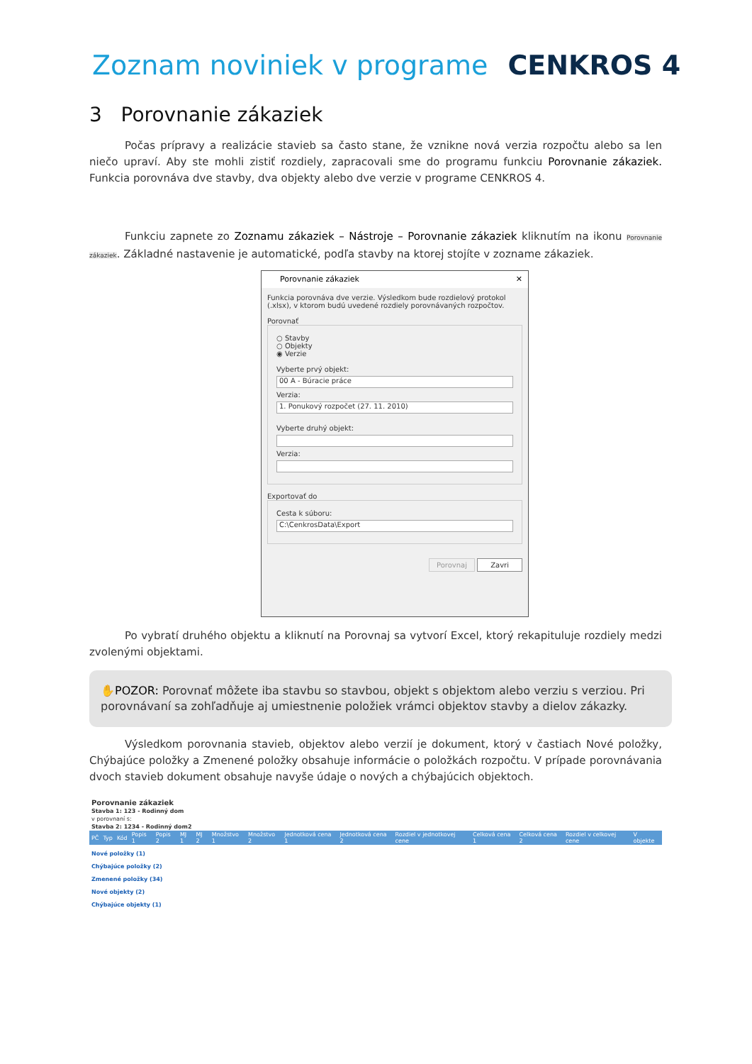Zoznam noviniek v programe CENKROS 4
3 Porovnanie zákaziek
Počas prípravy a realizácie stavieb sa často stane, že vznikne nová verzia rozpočtu alebo sa len niečo upraví. Aby ste mohli zistiť rozdiely, zapracovali sme do programu funkciu Porovnanie zákaziek. Funkcia porovnáva dve stavby, dva objekty alebo dve verzie v programe CENKROS 4.
Funkciu zapnete zo Zoznamu zákaziek – Nástroje – Porovnanie zákaziek kliknutím na ikonu Porovnanie zákaziek. Základné nastavenie je automatické, podľa stavby na ktorej stojíte v zozname zákaziek.
Porovnanie zákaziek ✕
Funkcia porovnáva dve verzie. Výsledkom bude rozdielový protokol (.xlsx), v ktorom budú uvedené rozdiely porovnávaných rozpočtov.
Porovnať
○ Stavby
○ Objekty
◉ Verzie
Vyberte prvý objekt:
00 A - Búracie práce
Verzia:
1. Ponukový rozpočet (27. 11. 2010)
Vyberte druhý objekt:
Verzia:
Exportovať do
Cesta k súboru:
C:\CenkrosData\Export
Porovnaj Zavri
Po vybratí druhého objektu a kliknutí na Porovnaj sa vytvorí Excel, ktorý rekapituluje rozdiely medzi zvolenými objektami.
✋POZOR: Porovnať môžete iba stavbu so stavbou, objekt s objektom alebo verziu s verziou. Pri porovnávaní sa zohľadňuje aj umiestnenie položiek vrámci objektov stavby a dielov zákazky.
Výsledkom porovnania stavieb, objektov alebo verzií je dokument, ktorý v častiach Nové položky, Chýbajúce položky a Zmenené položky obsahuje informácie o položkách rozpočtu. V prípade porovnávania dvoch stavieb dokument obsahuje navyše údaje o nových a chýbajúcich objektoch.
| Porovnanie zákaziek | | | | | | | | | | | | | | | |
| Stavba 1: 123 - Rodinný dom | | | | | | | | | | | | | | | |
| v porovnaní s: | | | | | | | | | | | | | | | |
| Stavba 2: 1234 - Rodinný dom2 | | | | | | | | | | | | | | | |
| PČ | Typ | Kód | Popis 1 | Popis 2 | MJ 1 | MJ 2 | Množstvo 1 | Množstvo 2 | Jednotková cena 1 | Jednotková cena 2 | Rozdiel v jednotkovej cene | Celková cena 1 | Celková cena 2 | Rozdiel v celkovej cene | V objekte |
| Nové položky (1) | | | | | | | | | | | | | | | |
| Chýbajúce položky (2) | | | | | | | | | | | | | | | |
| Zmenené položky (34) | | | | | | | | | | | | | | | |
| Nové objekty (2) | | | | | | | | | | | | | | | |
| Chýbajúce objekty (1) | | | | | | | | | | | | | | | |